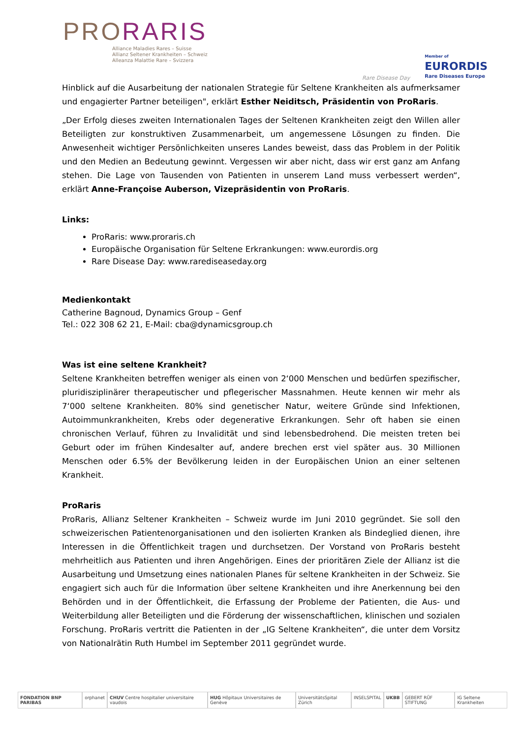P RORARIS
Alliance Maladies Rares – Suisse
Allianz Seltener Krankheiten – Schweiz
Alleanza Malattie Rare – Svizzera
Rare Disease Day
Member of
EURORDIS
Rare Diseases Europe
Hinblick auf die Ausarbeitung der nationalen Strategie für Seltene Krankheiten als aufmerksamer und engagierter Partner beteiligen", erklärt Esther Neiditsch, Präsidentin von ProRaris.
„Der Erfolg dieses zweiten Internationalen Tages der Seltenen Krankheiten zeigt den Willen aller Beteiligten zur konstruktiven Zusammenarbeit, um angemessene Lösungen zu finden. Die Anwesenheit wichtiger Persönlichkeiten unseres Landes beweist, dass das Problem in der Politik und den Medien an Bedeutung gewinnt. Vergessen wir aber nicht, dass wir erst ganz am Anfang stehen. Die Lage von Tausenden von Patienten in unserem Land muss verbessert werden“, erklärt Anne-Françoise Auberson, Vizepräsidentin von ProRaris.
Links:
ProRaris: www.proraris.ch
Europäische Organisation für Seltene Erkrankungen: www.eurordis.org
Rare Disease Day: www.rarediseaseday.org
Medienkontakt
Catherine Bagnoud, Dynamics Group – Genf
Tel.: 022 308 62 21, E-Mail: cba@dynamicsgroup.ch
Was ist eine seltene Krankheit?
Seltene Krankheiten betreffen weniger als einen von 2‘000 Menschen und bedürfen spezifischer, pluridisziplinärer therapeutischer und pflegerischer Massnahmen. Heute kennen wir mehr als 7‘000 seltene Krankheiten. 80% sind genetischer Natur, weitere Gründe sind Infektionen, Autoimmunkrankheiten, Krebs oder degenerative Erkrankungen. Sehr oft haben sie einen chronischen Verlauf, führen zu Invalidität und sind lebensbedrohend. Die meisten treten bei Geburt oder im frühen Kindesalter auf, andere brechen erst viel später aus. 30 Millionen Menschen oder 6.5% der Bevölkerung leiden in der Europäischen Union an einer seltenen Krankheit.
ProRaris
ProRaris, Allianz Seltener Krankheiten – Schweiz wurde im Juni 2010 gegründet. Sie soll den schweizerischen Patientenorganisationen und den isolierten Kranken als Bindeglied dienen, ihre Interessen in die Öffentlichkeit tragen und durchsetzen. Der Vorstand von ProRaris besteht mehrheitlich aus Patienten und ihren Angehörigen. Eines der prioritären Ziele der Allianz ist die Ausarbeitung und Umsetzung eines nationalen Planes für seltene Krankheiten in der Schweiz. Sie engagiert sich auch für die Information über seltene Krankheiten und ihre Anerkennung bei den Behörden und in der Öffentlichkeit, die Erfassung der Probleme der Patienten, die Aus- und Weiterbildung aller Beteiligten und die Förderung der wissenschaftlichen, klinischen und sozialen Forschung. ProRaris vertritt die Patienten in der „IG Seltene Krankheiten“, die unter dem Vorsitz von Nationalrätin Ruth Humbel im September 2011 gegründet wurde.
FONDATION BNP PARIBAS orphanet CHUV Centre hospitalier universitaire vaudois HUG Hôpitaux Universitaires de Genève UniversitätsSpital Zürich INSELSPITAL UKBB GEBERT RÜF STIFTUNG IG Seltene Krankheiten